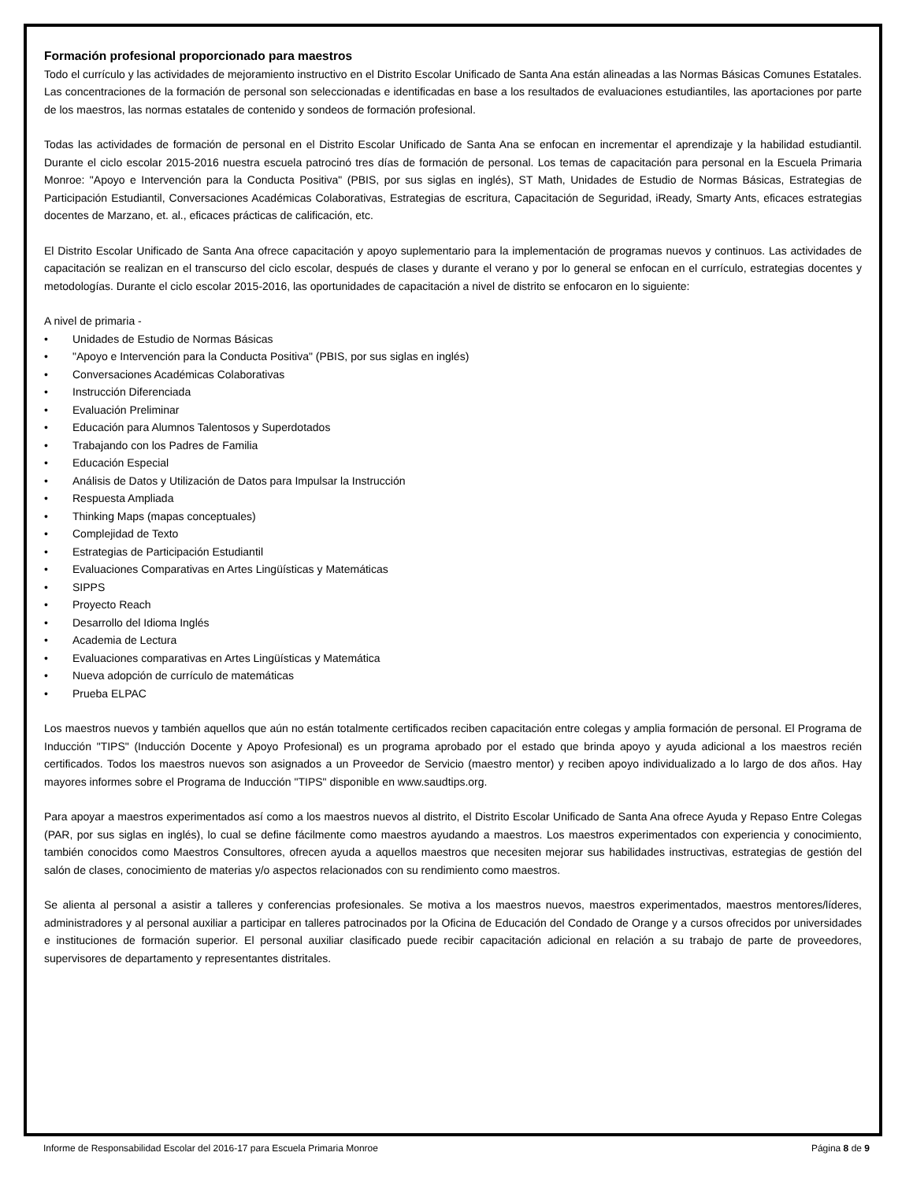Formación profesional proporcionado para maestros
Todo el currículo y las actividades de mejoramiento instructivo en el Distrito Escolar Unificado de Santa Ana están alineadas a las Normas Básicas Comunes Estatales. Las concentraciones de la formación de personal son seleccionadas e identificadas en base a los resultados de evaluaciones estudiantiles, las aportaciones por parte de los maestros, las normas estatales de contenido y sondeos de formación profesional.
Todas las actividades de formación de personal en el Distrito Escolar Unificado de Santa Ana se enfocan en incrementar el aprendizaje y la habilidad estudiantil. Durante el ciclo escolar 2015-2016 nuestra escuela patrocinó tres días de formación de personal. Los temas de capacitación para personal en la Escuela Primaria Monroe: "Apoyo e Intervención para la Conducta Positiva" (PBIS, por sus siglas en inglés), ST Math, Unidades de Estudio de Normas Básicas, Estrategias de Participación Estudiantil, Conversaciones Académicas Colaborativas, Estrategias de escritura, Capacitación de Seguridad, iReady, Smarty Ants, eficaces estrategias docentes de Marzano, et. al., eficaces prácticas de calificación, etc.
El Distrito Escolar Unificado de Santa Ana ofrece capacitación y apoyo suplementario para la implementación de programas nuevos y continuos. Las actividades de capacitación se realizan en el transcurso del ciclo escolar, después de clases y durante el verano y por lo general se enfocan en el currículo, estrategias docentes y metodologías. Durante el ciclo escolar 2015-2016, las oportunidades de capacitación a nivel de distrito se enfocaron en lo siguiente:
A nivel de primaria -
• Unidades de Estudio de Normas Básicas
• "Apoyo e Intervención para la Conducta Positiva" (PBIS, por sus siglas en inglés)
• Conversaciones Académicas Colaborativas
• Instrucción Diferenciada
• Evaluación Preliminar
• Educación para Alumnos Talentosos y Superdotados
• Trabajando con los Padres de Familia
• Educación Especial
• Análisis de Datos y Utilización de Datos para Impulsar la Instrucción
• Respuesta Ampliada
• Thinking Maps (mapas conceptuales)
• Complejidad de Texto
• Estrategias de Participación Estudiantil
• Evaluaciones Comparativas en Artes Lingüísticas y Matemáticas
• SIPPS
• Proyecto Reach
• Desarrollo del Idioma Inglés
• Academia de Lectura
• Evaluaciones comparativas en Artes Lingüísticas y Matemática
• Nueva adopción de currículo de matemáticas
• Prueba ELPAC
Los maestros nuevos y también aquellos que aún no están totalmente certificados reciben capacitación entre colegas y amplia formación de personal. El Programa de Inducción "TIPS" (Inducción Docente y Apoyo Profesional) es un programa aprobado por el estado que brinda apoyo y ayuda adicional a los maestros recién certificados. Todos los maestros nuevos son asignados a un Proveedor de Servicio (maestro mentor) y reciben apoyo individualizado a lo largo de dos años. Hay mayores informes sobre el Programa de Inducción "TIPS" disponible en www.saudtips.org.
Para apoyar a maestros experimentados así como a los maestros nuevos al distrito, el Distrito Escolar Unificado de Santa Ana ofrece Ayuda y Repaso Entre Colegas (PAR, por sus siglas en inglés), lo cual se define fácilmente como maestros ayudando a maestros. Los maestros experimentados con experiencia y conocimiento, también conocidos como Maestros Consultores, ofrecen ayuda a aquellos maestros que necesiten mejorar sus habilidades instructivas, estrategias de gestión del salón de clases, conocimiento de materias y/o aspectos relacionados con su rendimiento como maestros.
Se alienta al personal a asistir a talleres y conferencias profesionales. Se motiva a los maestros nuevos, maestros experimentados, maestros mentores/líderes, administradores y al personal auxiliar a participar en talleres patrocinados por la Oficina de Educación del Condado de Orange y a cursos ofrecidos por universidades e instituciones de formación superior. El personal auxiliar clasificado puede recibir capacitación adicional en relación a su trabajo de parte de proveedores, supervisores de departamento y representantes distritales.
Informe de Responsabilidad Escolar del 2016-17 para Escuela Primaria Monroe Página 8 de 9